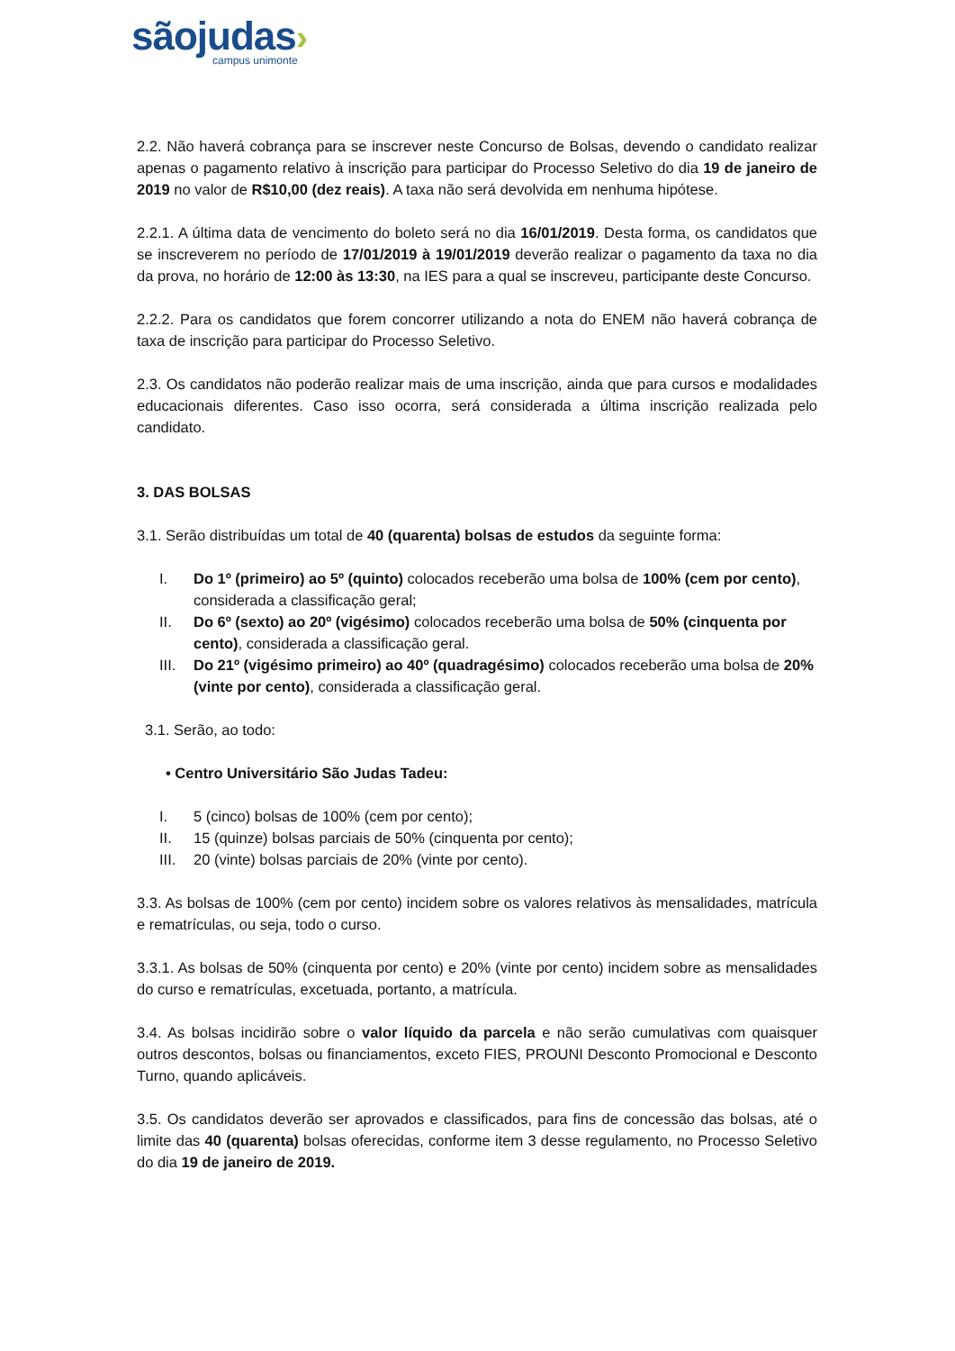sãojudas›
campus unimonte
2.2. Não haverá cobrança para se inscrever neste Concurso de Bolsas, devendo o candidato realizar apenas o pagamento relativo à inscrição para participar do Processo Seletivo do dia 19 de janeiro de 2019 no valor de R$10,00 (dez reais). A taxa não será devolvida em nenhuma hipótese.
2.2.1. A última data de vencimento do boleto será no dia 16/01/2019. Desta forma, os candidatos que se inscreverem no período de 17/01/2019 à 19/01/2019 deverão realizar o pagamento da taxa no dia da prova, no horário de 12:00 às 13:30, na IES para a qual se inscreveu, participante deste Concurso.
2.2.2. Para os candidatos que forem concorrer utilizando a nota do ENEM não haverá cobrança de taxa de inscrição para participar do Processo Seletivo.
2.3. Os candidatos não poderão realizar mais de uma inscrição, ainda que para cursos e modalidades educacionais diferentes. Caso isso ocorra, será considerada a última inscrição realizada pelo candidato.
3. DAS BOLSAS
3.1. Serão distribuídas um total de 40 (quarenta) bolsas de estudos da seguinte forma:
I. Do 1º (primeiro) ao 5º (quinto) colocados receberão uma bolsa de 100% (cem por cento), considerada a classificação geral;
II. Do 6º (sexto) ao 20º (vigésimo) colocados receberão uma bolsa de 50% (cinquenta por cento), considerada a classificação geral.
III. Do 21º (vigésimo primeiro) ao 40º (quadragésimo) colocados receberão uma bolsa de 20% (vinte por cento), considerada a classificação geral.
3.1. Serão, ao todo:
• Centro Universitário São Judas Tadeu:
I. 5 (cinco) bolsas de 100% (cem por cento);
II. 15 (quinze) bolsas parciais de 50% (cinquenta por cento);
III. 20 (vinte) bolsas parciais de 20% (vinte por cento).
3.3. As bolsas de 100% (cem por cento) incidem sobre os valores relativos às mensalidades, matrícula e rematrículas, ou seja, todo o curso.
3.3.1. As bolsas de 50% (cinquenta por cento) e 20% (vinte por cento) incidem sobre as mensalidades do curso e rematrículas, excetuada, portanto, a matrícula.
3.4. As bolsas incidirão sobre o valor líquido da parcela e não serão cumulativas com quaisquer outros descontos, bolsas ou financiamentos, exceto FIES, PROUNI Desconto Promocional e Desconto Turno, quando aplicáveis.
3.5. Os candidatos deverão ser aprovados e classificados, para fins de concessão das bolsas, até o limite das 40 (quarenta) bolsas oferecidas, conforme item 3 desse regulamento, no Processo Seletivo do dia 19 de janeiro de 2019.